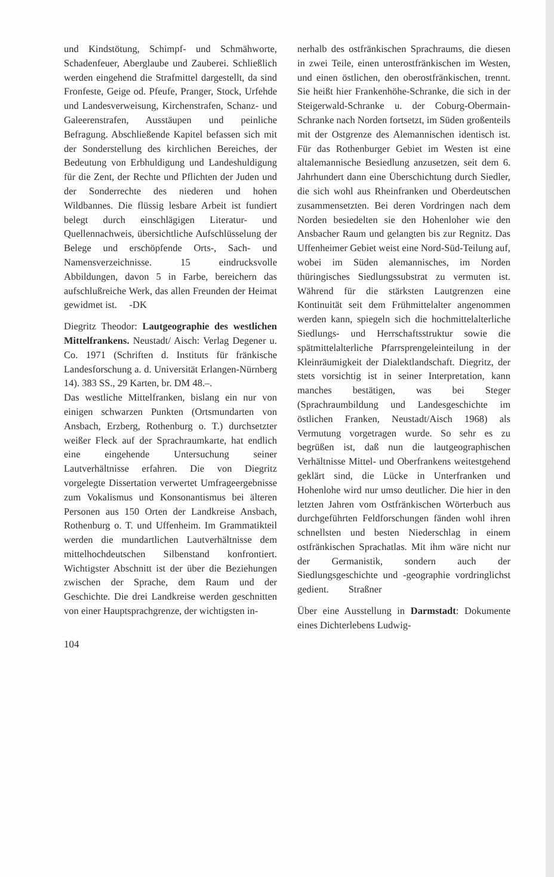und Kindstötung, Schimpf- und Schmähworte, Schadenfeuer, Aberglaube und Zauberei. Schließlich werden eingehend die Strafmittel dargestellt, da sind Fronfeste, Geige od. Pfeufe, Pranger, Stock, Urfehde und Landesverweisung, Kirchenstrafen, Schanz- und Galeerenstrafen, Ausstäupen und peinliche Befragung. Abschließende Kapitel befassen sich mit der Sonderstellung des kirchlichen Bereiches, der Bedeutung von Erbhuldigung und Landeshuldigung für die Zent, der Rechte und Pflichten der Juden und der Sonderrechte des niederen und hohen Wildbannes. Die flüssig lesbare Arbeit ist fundiert belegt durch einschlägigen Literatur- und Quellennachweis, übersichtliche Aufschlüsselung der Belege und erschöpfende Orts-, Sach- und Namensverzeichnisse. 15 eindrucksvolle Abbildungen, davon 5 in Farbe, bereichern das aufschlußreiche Werk, das allen Freunden der Heimat gewidmet ist. -DK
Diegritz Theodor: Lautgeographie des westlichen Mittelfrankens. Neustadt/ Aisch: Verlag Degener u. Co. 1971 (Schriften d. Instituts für fränkische Landesforschung a. d. Universität Erlangen-Nürnberg 14). 383 SS., 29 Karten, br. DM 48.–.
Das westliche Mittelfranken, bislang ein nur von einigen schwarzen Punkten (Ortsmundarten von Ansbach, Erzberg, Rothenburg o. T.) durchsetzter weißer Fleck auf der Sprachraumkarte, hat endlich eine eingehende Untersuchung seiner Lautverhältnisse erfahren. Die von Diegritz vorgelegte Dissertation verwertet Umfrageergebnisse zum Vokalismus und Konsonantismus bei älteren Personen aus 150 Orten der Landkreise Ansbach, Rothenburg o. T. und Uffenheim. Im Grammatikteil werden die mundartlichen Lautverhältnisse dem mittelhochdeutschen Silbenstand konfrontiert. Wichtigster Abschnitt ist der über die Beziehungen zwischen der Sprache, dem Raum und der Geschichte. Die drei Landkreise werden geschnitten von einer Hauptsprachgrenze, der wichtigsten in-
104
nerhalb des ostfränkischen Sprachraums, die diesen in zwei Teile, einen unterostfränkischen im Westen, und einen östlichen, den oberostfränkischen, trennt. Sie heißt hier Frankenhöhe-Schranke, die sich in der Steigerwald-Schranke u. der Coburg-Obermain-Schranke nach Norden fortsetzt, im Süden großenteils mit der Ostgrenze des Alemannischen identisch ist. Für das Rothenburger Gebiet im Westen ist eine altalemannische Besiedlung anzusetzen, seit dem 6. Jahrhundert dann eine Überschichtung durch Siedler, die sich wohl aus Rheinfranken und Oberdeutschen zusammensetzten. Bei deren Vordringen nach dem Norden besiedelten sie den Hohenloher wie den Ansbacher Raum und gelangten bis zur Regnitz. Das Uffenheimer Gebiet weist eine Nord-Süd-Teilung auf, wobei im Süden alemannisches, im Norden thüringisches Siedlungssubstrat zu vermuten ist. Während für die stärksten Lautgrenzen eine Kontinuität seit dem Frühmittelalter angenommen werden kann, spiegeln sich die hochmittelalterliche Siedlungs- und Herrschaftsstruktur sowie die spätmittelalterliche Pfarrsprengeleinteilung in der Kleinräumigkeit der Dialektlandschaft. Diegritz, der stets vorsichtig ist in seiner Interpretation, kann manches bestätigen, was bei Steger (Sprachraumbildung und Landesgeschichte im östlichen Franken, Neustadt/Aisch 1968) als Vermutung vorgetragen wurde. So sehr es zu begrüßen ist, daß nun die lautgeographischen Verhältnisse Mittel- und Oberfrankens weitestgehend geklärt sind, die Lücke in Unterfranken und Hohenlohe wird nur umso deutlicher. Die hier in den letzten Jahren vom Ostfränkischen Wörterbuch aus durchgeführten Feldforschungen fänden wohl ihren schnellsten und besten Niederschlag in einem ostfränkischen Sprachatlas. Mit ihm wäre nicht nur der Germanistik, sondern auch der Siedlungsgeschichte und -geographie vordringlichst gedient. Straßner
Über eine Ausstellung in Darmstadt: Dokumente eines Dichterlebens Ludwig-